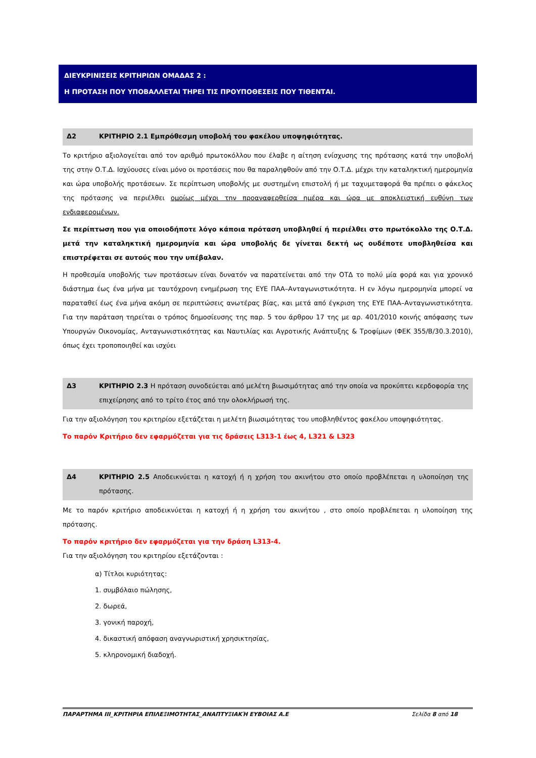ΔΙΕΥΚΡΙΝΙΣΕΙΣ ΚΡΙΤΗΡΙΩΝ ΟΜΑΔΑΣ 2 :
Η ΠΡΟΤΑΣΗ ΠΟΥ ΥΠΟΒΑΛΛΕΤΑΙ ΤΗΡΕΙ ΤΙΣ ΠΡΟΥΠΟΘΕΣΕΙΣ ΠΟΥ ΤΙΘΕΝΤΑΙ.
Δ2 ΚΡΙΤΗΡΙΟ 2.1 Εμπρόθεσμη υποβολή του φακέλου υποψηφιότητας.
Το κριτήριο αξιολογείται από τον αριθμό πρωτοκόλλου που έλαβε η αίτηση ενίσχυσης της πρότασης κατά την υποβολή της στην Ο.Τ.Δ. Ισχύουσες είναι μόνο οι προτάσεις που θα παραληφθούν από την Ο.Τ.Δ. μέχρι την καταληκτική ημερομηνία και ώρα υποβολής προτάσεων. Σε περίπτωση υποβολής με συστημένη επιστολή ή με ταχυμεταφορά θα πρέπει ο φάκελος της πρότασης να περιέλθει ομοίως μέχρι την προαναφερθείσα ημέρα και ώρα με αποκλειστική ευθύνη των ενδιαφερομένων.
Σε περίπτωση που για οποιοδήποτε λόγο κάποια πρόταση υποβληθεί ή περιέλθει στο πρωτόκολλο της Ο.Τ.Δ. μετά την καταληκτική ημερομηνία και ώρα υποβολής δε γίνεται δεκτή ως ουδέποτε υποβληθείσα και επιστρέφεται σε αυτούς που την υπέβαλαν.
Η προθεσμία υποβολής των προτάσεων είναι δυνατόν να παρατείνεται από την ΟΤΔ το πολύ μία φορά και για χρονικό διάστημα έως ένα μήνα με ταυτόχρονη ενημέρωση της ΕΥΕ ΠΑΑ–Ανταγωνιστικότητα. Η εν λόγω ημερομηνία μπορεί να παραταθεί έως ένα μήνα ακόμη σε περιπτώσεις ανωτέρας βίας, και μετά από έγκριση της ΕΥΕ ΠΑΑ–Ανταγωνιστικότητα. Για την παράταση τηρείται ο τρόπος δημοσίευσης της παρ. 5 του άρθρου 17 της με αρ. 401/2010 κοινής απόφασης των Υπουργών Οικονομίας, Ανταγωνιστικότητας και Ναυτιλίας και Αγροτικής Ανάπτυξης & Τροφίμων (ΦΕΚ 355/Β/30.3.2010), όπως έχει τροποποιηθεί και ισχύει
Δ3 ΚΡΙΤΗΡΙΟ 2.3 Η πρόταση συνοδεύεται από μελέτη βιωσιμότητας από την οποία να προκύπτει κερδοφορία της επιχείρησης από το τρίτο έτος από την ολοκλήρωσή της.
Για την αξιολόγηση του κριτηρίου εξετάζεται η μελέτη βιωσιμότητας του υποβληθέντος φακέλου υποψηφιότητας.
Το παρόν Κριτήριο δεν εφαρμόζεται για τις δράσεις L313-1 έως 4, L321 & L323
Δ4 ΚΡΙΤΗΡΙΟ 2.5 Αποδεικνύεται η κατοχή ή η χρήση του ακινήτου στο οποίο προβλέπεται η υλοποίηση της πρότασης.
Με το παρόν κριτήριο αποδεικνύεται η κατοχή ή η χρήση του ακινήτου , στο οποίο προβλέπεται η υλοποίηση της πρότασης.
Το παρόν κριτήριο δεν εφαρμόζεται για την δράση L313-4.
Για την αξιολόγηση του κριτηρίου εξετάζονται :
α) Τίτλοι κυριότητας:
1. συμβόλαιο πώλησης,
2. δωρεά,
3. γονική παροχή,
4. δικαστική απόφαση αναγνωριστική χρησικτησίας,
5. κληρονομική διαδοχή.
ΠΑΡΑΡΤΗΜΑ ΙΙΙ_ΚΡΙΤΗΡΙΑ ΕΠΙΛΕΞΙΜΟΤΗΤΑΣ_ΑΝΑΠΤΥΞΙΑΚΉ ΕΥΒΟΙΑΣ Α.Ε Σελίδα 8 από 18